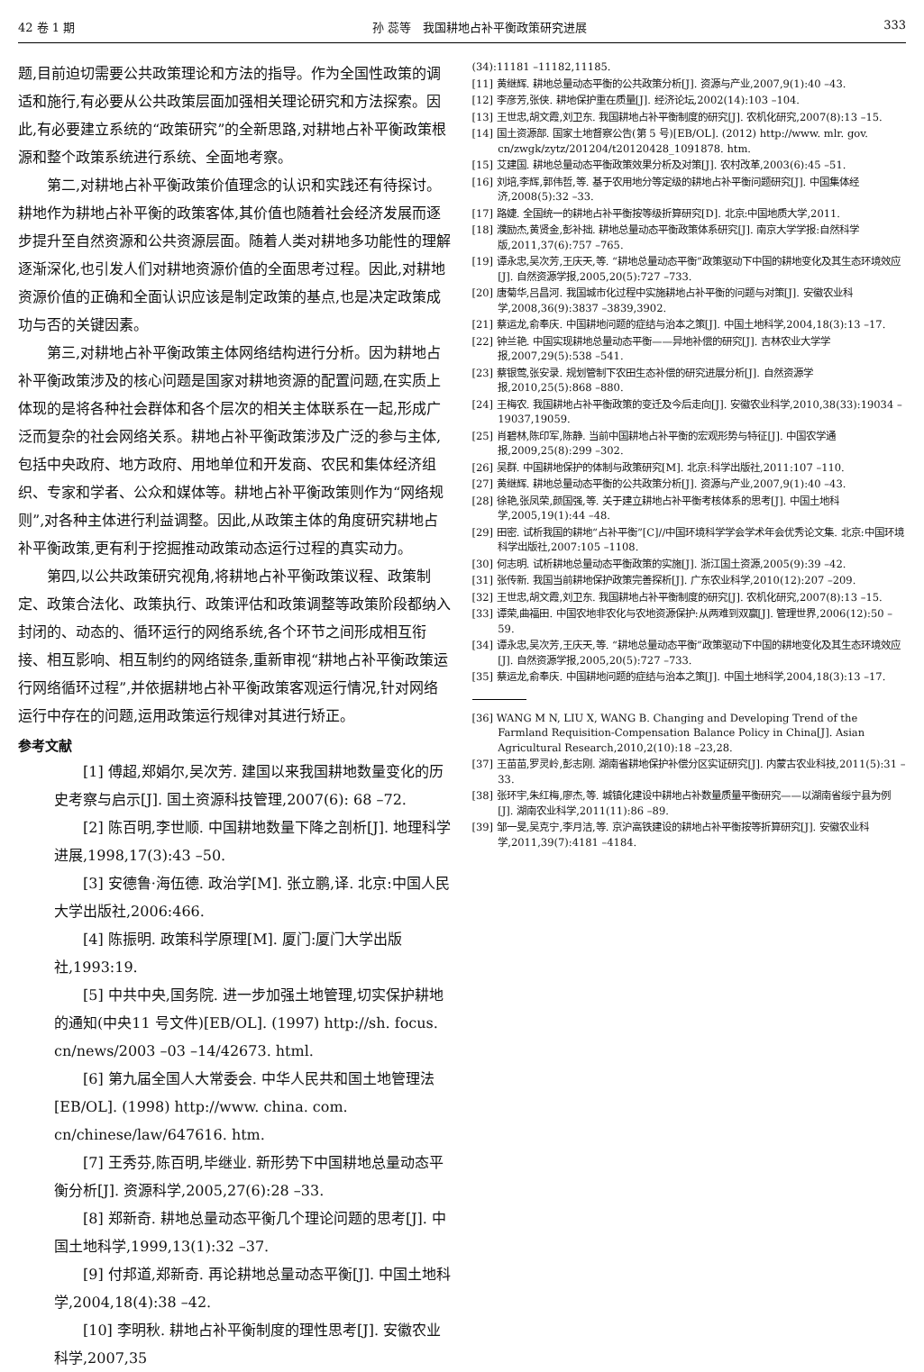42 卷 1 期 孙 蕊等　我国耕地占补平衡政策研究进展 333
题,目前迫切需要公共政策理论和方法的指导。作为全国性政策的调适和施行,有必要从公共政策层面加强相关理论研究和方法探索。因此,有必要建立系统的“政策研究”的全新思路,对耕地占补平衡政策根源和整个政策系统进行系统、全面地考察。
第二,对耕地占补平衡政策价值理念的认识和实践还有待探讨。耕地作为耕地占补平衡的政策客体,其价值也随着社会经济发展而逐步提升至自然资源和公共资源层面。随着人类对耕地多功能性的理解逐渐深化,也引发人们对耕地资源价值的全面思考过程。因此,对耕地资源价值的正确和全面认识应该是制定政策的基点,也是决定政策成功与否的关键因素。
第三,对耕地占补平衡政策主体网络结构进行分析。因为耕地占补平衡政策涉及的核心问题是国家对耕地资源的配置问题,在实质上体现的是将各种社会群体和各个层次的相关主体联系在一起,形成广泛而复杂的社会网络关系。耕地占补平衡政策涉及广泛的参与主体,包括中央政府、地方政府、用地单位和开发商、农民和集体经济组织、专家和学者、公众和媒体等。耕地占补平衡政策则作为“网络规则”,对各种主体进行利益调整。因此,从政策主体的角度研究耕地占补平衡政策,更有利于挖掘推动政策动态运行过程的真实动力。
第四,以公共政策研究视角,将耕地占补平衡政策议程、政策制定、政策合法化、政策执行、政策评估和政策调整等政策阶段都纳入封闭的、动态的、循环运行的网络系统,各个环节之间形成相互衔接、相互影响、相互制约的网络链条,重新审视“耕地占补平衡政策运行网络循环过程”,并依据耕地占补平衡政策客观运行情况,针对网络运行中存在的问题,运用政策运行规律对其进行矫正。
参考文献
[1] 傅超,郑娟尔,吴次芳. 建国以来我国耕地数量变化的历史考察与启示[J]. 国土资源科技管理,2007(6): 68 –72.
[2] 陈百明,李世顺. 中国耕地数量下降之剖析[J]. 地理科学进展,1998,17(3):43 –50.
[3] 安德鲁·海伍德. 政治学[M]. 张立鹏,译. 北京:中国人民大学出版社,2006:466.
[4] 陈振明. 政策科学原理[M]. 厦门:厦门大学出版社,1993:19.
[5] 中共中央,国务院. 进一步加强土地管理,切实保护耕地的通知(中央11 号文件)[EB/OL]. (1997) http://sh. focus. cn/news/2003 –03 –14/42673. html.
[6] 第九届全国人大常委会. 中华人民共和国土地管理法[EB/OL]. (1998) http://www. china. com. cn/chinese/law/647616. htm.
[7] 王秀芬,陈百明,毕继业. 新形势下中国耕地总量动态平衡分析[J]. 资源科学,2005,27(6):28 –33.
[8] 郑新奇. 耕地总量动态平衡几个理论问题的思考[J]. 中国土地科学,1999,13(1):32 –37.
[9] 付邦道,郑新奇. 再论耕地总量动态平衡[J]. 中国土地科学,2004,18(4):38 –42.
[10] 李明秋. 耕地占补平衡制度的理性思考[J]. 安徽农业科学,2007,35
(34):11181 –11182,11185.
[11] 黄继辉. 耕地总量动态平衡的公共政策分析[J]. 资源与产业,2007,9(1):40 –43.
[12] 李彦芳,张侠. 耕地保护重在质量[J]. 经济论坛,2002(14):103 –104.
[13] 王世忠,胡文霞,刘卫东. 我国耕地占补平衡制度的研究[J]. 农机化研究,2007(8):13 –15.
[14] 国土资源部. 国家土地督察公告(第 5 号)[EB/OL]. (2012) http://www. mlr. gov. cn/zwgk/zytz/201204/t20120428_1091878. htm.
[15] 艾建国. 耕地总量动态平衡政策效果分析及对策[J]. 农村改革,2003(6):45 –51.
[16] 刘培,李辉,郭伟哲,等. 基于农用地分等定级的耕地占补平衡问题研究[J]. 中国集体经济,2008(5):32 –33.
[17] 路婕. 全国统一的耕地占补平衡按等级折算研究[D]. 北京:中国地质大学,2011.
[18] 濮励杰,黄贤金,彭补拙. 耕地总量动态平衡政策体系研究[J]. 南京大学学报:自然科学版,2011,37(6):757 –765.
[19] 谭永忠,吴次芳,王庆天,等. “耕地总量动态平衡”政策驱动下中国的耕地变化及其生态环境效应[J]. 自然资源学报,2005,20(5):727 –733.
[20] 唐菊华,吕昌河. 我国城市化过程中实施耕地占补平衡的问题与对策[J]. 安徽农业科学,2008,36(9):3837 –3839,3902.
[21] 蔡运龙,俞奉庆. 中国耕地问题的症结与治本之策[J]. 中国土地科学,2004,18(3):13 –17.
[22] 钟兰艳. 中国实现耕地总量动态平衡——异地补偿的研究[J]. 吉林农业大学学报,2007,29(5):538 –541.
[23] 蔡银莺,张安录. 规划管制下农田生态补偿的研究进展分析[J]. 自然资源学报,2010,25(5):868 –880.
[24] 王梅农. 我国耕地占补平衡政策的变迁及今后走向[J]. 安徽农业科学,2010,38(33):19034 –19037,19059.
[25] 肖碧林,陈印军,陈静. 当前中国耕地占补平衡的宏观形势与特征[J]. 中国农学通报,2009,25(8):299 –302.
[26] 吴群. 中国耕地保护的体制与政策研究[M]. 北京:科学出版社,2011:107 –110.
[27] 黄继辉. 耕地总量动态平衡的公共政策分析[J]. 资源与产业,2007,9(1):40 –43.
[28] 徐艳,张凤荣,颜国强,等. 关于建立耕地占补平衡考核体系的思考[J]. 中国土地科学,2005,19(1):44 –48.
[29] 田密. 试析我国的耕地“占补平衡”[C]//中国环境科学学会学术年会优秀论文集. 北京:中国环境科学出版社,2007:105 –1108.
[30] 何志明. 试析耕地总量动态平衡政策的实施[J]. 浙江国土资源,2005(9):39 –42.
[31] 张传新. 我国当前耕地保护政策完善探析[J]. 广东农业科学,2010(12):207 –209.
[32] 王世忠,胡文霞,刘卫东. 我国耕地占补平衡制度的研究[J]. 农机化研究,2007(8):13 –15.
[33] 谭荣,曲福田. 中国农地非农化与农地资源保护:从两难到双赢[J]. 管理世界,2006(12):50 –59.
[34] 谭永忠,吴次芳,王庆天,等. “耕地总量动态平衡”政策驱动下中国的耕地变化及其生态环境效应[J]. 自然资源学报,2005,20(5):727 –733.
[35] 蔡运龙,俞奉庆. 中国耕地问题的症结与治本之策[J]. 中国土地科学,2004,18(3):13 –17.
[36] WANG M N, LIU X, WANG B. Changing and Developing Trend of the Farmland Requisition-Compensation Balance Policy in China[J]. Asian Agricultural Research,2010,2(10):18 –23,28.
[37] 王苗苗,罗灵岭,彭志刚. 湖南省耕地保护补偿分区实证研究[J]. 内蒙古农业科技,2011(5):31 –33.
[38] 张环宇,朱红梅,廖杰,等. 城镇化建设中耕地占补数量质量平衡研究——以湖南省绥宁县为例[J]. 湖南农业科学,2011(11):86 –89.
[39] 邹一旻,吴克宁,李月洁,等. 京沪高铁建设的耕地占补平衡按等折算研究[J]. 安徽农业科学,2011,39(7):4181 –4184.